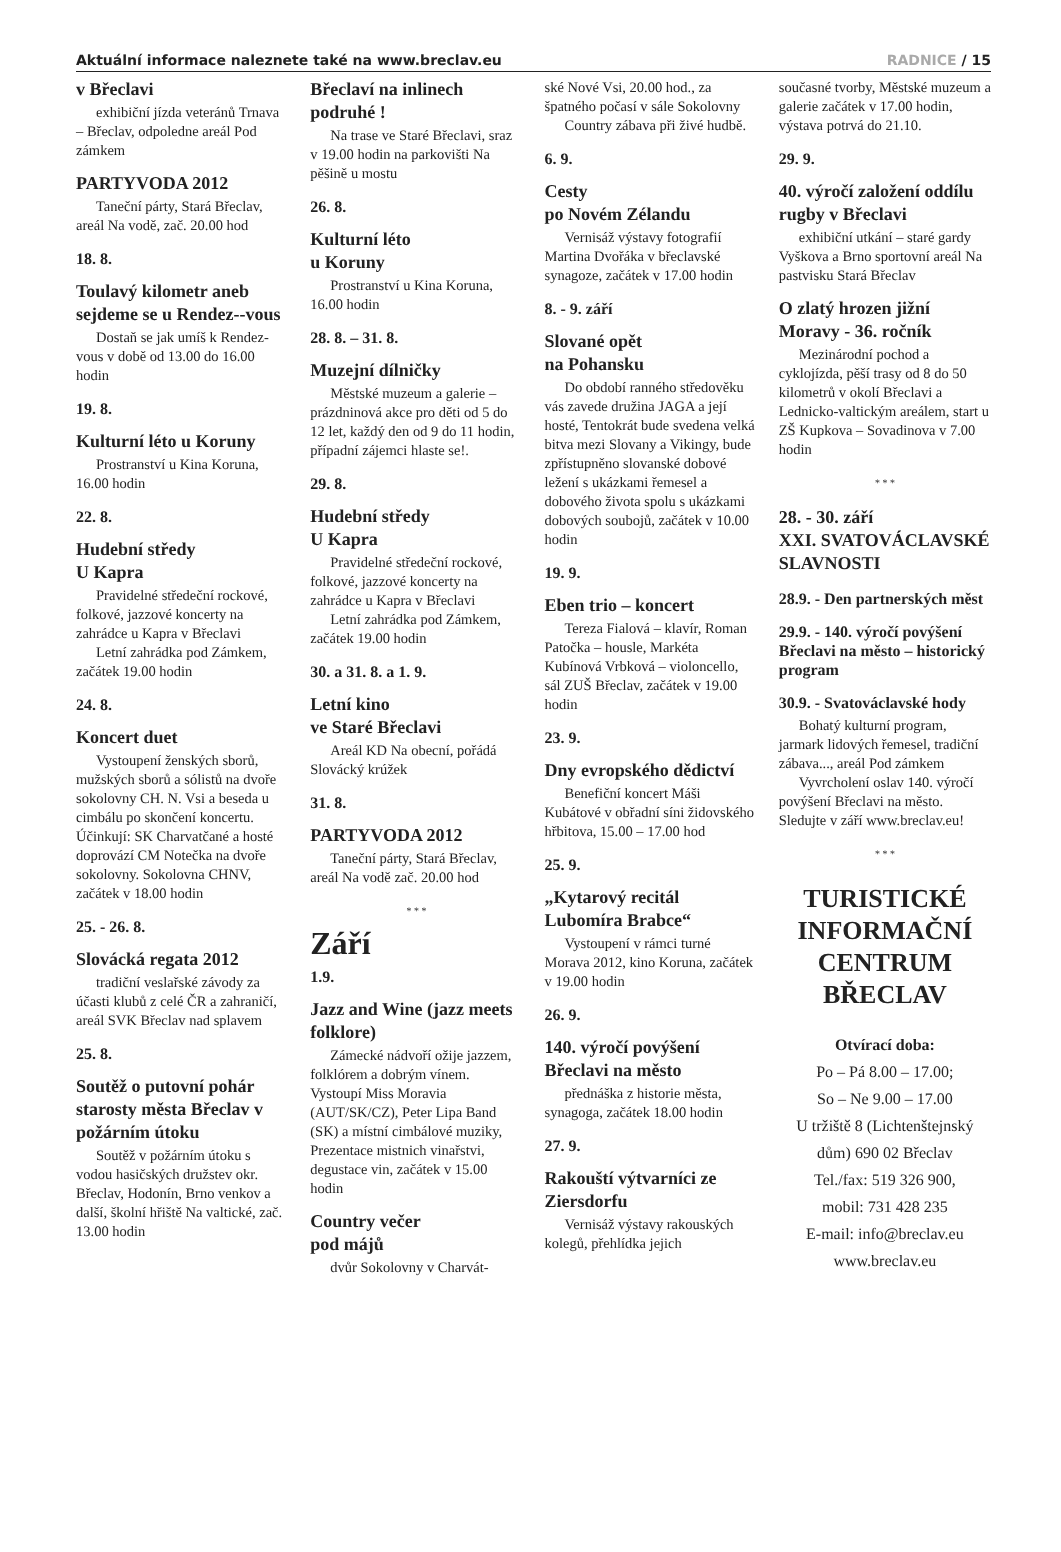Aktuální informace naleznete také na www.breclav.eu
RADNICE / 15
v Břeclavi
exhibiční jízda veteránů Trnava – Břeclav, odpoledne areál Pod zámkem
PARTYVODA 2012
Taneční párty, Stará Břeclav, areál Na vodě, zač. 20.00 hod
18. 8.
Toulavý kilometr aneb sejdeme se u Rendez--vous
Dostaň se jak umíš k Rendez-vous v době od 13.00 do 16.00 hodin
19. 8.
Kulturní léto u Koruny
Prostranství u Kina Koruna, 16.00 hodin
22. 8.
Hudební středy
U Kapra
Pravidelné středeční rockové, folkové, jazzové koncerty na zahrádce u Kapra v Břeclavi
Letní zahrádka pod Zámkem, začátek 19.00 hodin
24. 8.
Koncert duet
Vystoupení ženských sborů, mužských sborů a sólistů na dvoře sokolovny CH. N. Vsi a beseda u cimbálu po skončení koncertu. Účinkují: SK Charvatčané a hosté doprovází CM Notečka na dvoře sokolovny. Sokolovna CHNV, začátek v 18.00 hodin
25. - 26. 8.
Slovácká regata 2012
tradiční veslařské závody za účasti klubů z celé ČR a zahraničí, areál SVK Břeclav nad splavem
25. 8.
Soutěž o putovní pohár starosty města Břeclav v požárním útoku
Soutěž v požárním útoku s vodou hasičských družstev okr. Břeclav, Hodonín, Brno venkov a další, školní hřiště Na valtické, zač. 13.00 hodin
Břeclaví na inlinech podruhé !
Na trase ve Staré Břeclavi, sraz v 19.00 hodin na parkovišti Na pěšině u mostu
26. 8.
Kulturní léto
u Koruny
Prostranství u Kina Koruna, 16.00 hodin
28. 8. – 31. 8.
Muzejní dílničky
Městské muzeum a galerie – prázdninová akce pro děti od 5 do 12 let, každý den od 9 do 11 hodin, případní zájemci hlaste se!.
29. 8.
Hudební středy
U Kapra
Pravidelné středeční rockové, folkové, jazzové koncerty na zahrádce u Kapra v Břeclavi
Letní zahrádka pod Zámkem, začátek 19.00 hodin
30. a 31. 8. a 1. 9.
Letní kino
ve Staré Břeclavi
Areál KD Na obecní, pořádá Slovácký krúžek
31. 8.
PARTYVODA 2012
Taneční párty, Stará Břeclav, areál Na vodě zač. 20.00 hod
* * *
Září
1.9.
Jazz and Wine (jazz meets folklore)
Zámecké nádvoří ožije jazzem, folklórem a dobrým vínem. Vystoupí Miss Moravia (AUT/SK/CZ), Peter Lipa Band (SK) a místní cimbálové muziky, Prezentace mistnich vinařstvi, degustace vin, začátek v 15.00 hodin
Country večer
pod májů
dvůr Sokolovny v Charvát-
ské Nové Vsi, 20.00 hod., za špatného počasí v sále Sokolovny
Country zábava při živé hudbě.
6. 9.
Cesty
po Novém Zélandu
Vernisáž výstavy fotografií Martina Dvořáka v břeclavské synagoze, začátek v 17.00 hodin
8. - 9. září
Slované opět
na Pohansku
Do období ranného středověku vás zavede družina JAGA a její hosté, Tentokrát bude svedena velká bitva mezi Slovany a Vikingy, bude zpřístupněno slovanské dobové ležení s ukázkami řemesel a dobového života spolu s ukázkami dobových soubojů, začátek v 10.00 hodin
19. 9.
Eben trio – koncert
Tereza Fialová – klavír, Roman Patočka – housle, Markéta Kubínová Vrbková – violoncello, sál ZUŠ Břeclav, začátek v 19.00 hodin
23. 9.
Dny evropského dědictví
Benefiční koncert Máši Kubátové v obřadní síni židovského hřbitova, 15.00 – 17.00 hod
25. 9.
„Kytarový recitál Lubomíra Brabce“
Vystoupení v rámci turné Morava 2012, kino Koruna, začátek v 19.00 hodin
26. 9.
140. výročí povýšení Břeclavi na město
přednáška z historie města, synagoga, začátek 18.00 hodin
27. 9.
Rakouští výtvarníci ze Ziersdorfu
Vernisáž výstavy rakouských kolegů, přehlídka jejich
současné tvorby, Městské muzeum a galerie začátek v 17.00 hodin, výstava potrvá do 21.10.
29. 9.
40. výročí založení oddílu rugby v Břeclavi
exhibiční utkání – staré gardy Vyškova a Brno sportovní areál Na pastvisku Stará Břeclav
O zlatý hrozen jižní Moravy - 36. ročník
Mezinárodní pochod a cyklojízda, pěší trasy od 8 do 50 kilometrů v okolí Břeclavi a Lednicko-valtickým areálem, start u ZŠ Kupkova – Sovadinova v 7.00 hodin
* * *
28. - 30. září
XXI. SVATOVÁCLAVSKÉ SLAVNOSTI
28.9. - Den partnerských měst
29.9. - 140. výročí povýšení Břeclavi na město – historický program
30.9. - Svatováclavské hody
Bohatý kulturní program, jarmark lidových řemesel, tradiční zábava..., areál Pod zámkem
Vyvrcholení oslav 140. výročí povýšení Břeclavi na město. Sledujte v září www.breclav.eu!
* * *
TURISTICKÉ INFORMAČNÍ CENTRUM BŘECLAV
Otvírací doba:
Po – Pá 8.00 – 17.00;
So – Ne 9.00 – 17.00
U tržiště 8 (Lichtenštejnský dům) 690 02 Břeclav
Tel./fax: 519 326 900,
mobil: 731 428 235
E-mail: info@breclav.eu
www.breclav.eu